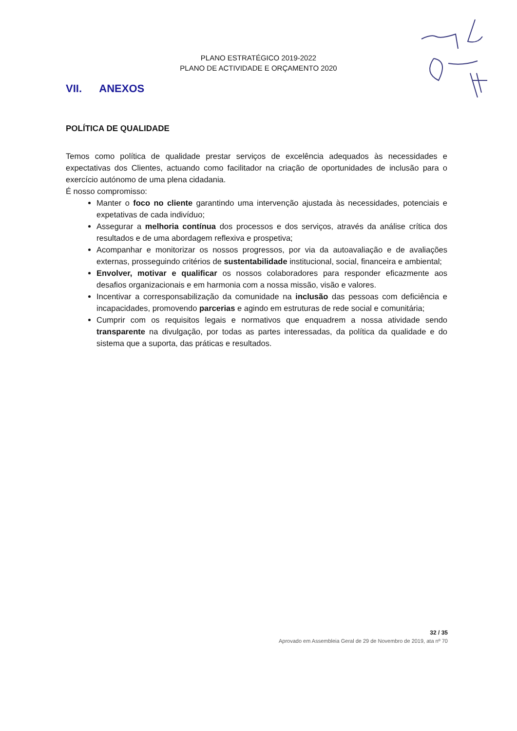PLANO ESTRATÉGICO 2019-2022
PLANO DE ACTIVIDADE E ORÇAMENTO 2020
VII. ANEXOS
POLÍTICA DE QUALIDADE
Temos como política de qualidade prestar serviços de excelência adequados às necessidades e expectativas dos Clientes, actuando como facilitador na criação de oportunidades de inclusão para o exercício autónomo de uma plena cidadania.
É nosso compromisso:
Manter o foco no cliente garantindo uma intervenção ajustada às necessidades, potenciais e expetativas de cada indivíduo;
Assegurar a melhoria contínua dos processos e dos serviços, através da análise crítica dos resultados e de uma abordagem reflexiva e prospetiva;
Acompanhar e monitorizar os nossos progressos, por via da autoavaliação e de avaliações externas, prosseguindo critérios de sustentabilidade institucional, social, financeira e ambiental;
Envolver, motivar e qualificar os nossos colaboradores para responder eficazmente aos desafios organizacionais e em harmonia com a nossa missão, visão e valores.
Incentivar a corresponsabilização da comunidade na inclusão das pessoas com deficiência e incapacidades, promovendo parcerias e agindo em estruturas de rede social e comunitária;
Cumprir com os requisitos legais e normativos que enquadrem a nossa atividade sendo transparente na divulgação, por todas as partes interessadas, da política da qualidade e do sistema que a suporta, das práticas e resultados.
32 / 35
Aprovado em Assembleia Geral de 29 de Novembro de 2019, ata nº 70